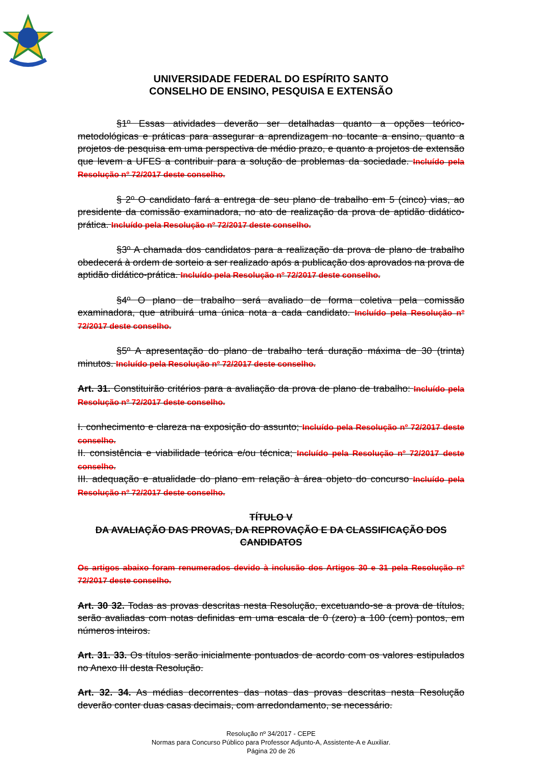UNIVERSIDADE FEDERAL DO ESPÍRITO SANTO
CONSELHO DE ENSINO, PESQUISA E EXTENSÃO
§1º Essas atividades deverão ser detalhadas quanto a opções teórico-metodológicas e práticas para assegurar a aprendizagem no tocante a ensino, quanto a projetos de pesquisa em uma perspectiva de médio prazo, e quanto a projetos de extensão que levem a UFES a contribuir para a solução de problemas da sociedade. Incluído pela Resolução nº 72/2017 deste conselho.
§ 2º O candidato fará a entrega de seu plano de trabalho em 5 (cinco) vias, ao presidente da comissão examinadora, no ato de realização da prova de aptidão didático-prática. Incluído pela Resolução nº 72/2017 deste conselho.
§3º A chamada dos candidatos para a realização da prova de plano de trabalho obedecerá à ordem de sorteio a ser realizado após a publicação dos aprovados na prova de aptidão didático-prática. Incluído pela Resolução nº 72/2017 deste conselho.
§4º O plano de trabalho será avaliado de forma coletiva pela comissão examinadora, que atribuirá uma única nota a cada candidato. Incluído pela Resolução nº 72/2017 deste conselho.
§5º A apresentação do plano de trabalho terá duração máxima de 30 (trinta) minutos. Incluído pela Resolução nº 72/2017 deste conselho.
Art. 31. Constituirão critérios para a avaliação da prova de plano de trabalho: Incluído pela Resolução nº 72/2017 deste conselho.
I. conhecimento e clareza na exposição do assunto; Incluído pela Resolução nº 72/2017 deste conselho.
II. consistência e viabilidade teórica e/ou técnica; Incluído pela Resolução nº 72/2017 deste conselho.
III. adequação e atualidade do plano em relação à área objeto do concurso Incluído pela Resolução nº 72/2017 deste conselho.
TÍTULO V
DA AVALIAÇÃO DAS PROVAS, DA REPROVAÇÃO E DA CLASSIFICAÇÃO DOS CANDIDATOS
Os artigos abaixo foram renumerados devido à inclusão dos Artigos 30 e 31 pela Resolução nº 72/2017 deste conselho.
Art. 30 32. Todas as provas descritas nesta Resolução, excetuando-se a prova de títulos, serão avaliadas com notas definidas em uma escala de 0 (zero) a 100 (cem) pontos, em números inteiros.
Art. 31. 33. Os títulos serão inicialmente pontuados de acordo com os valores estipulados no Anexo III desta Resolução.
Art. 32. 34. As médias decorrentes das notas das provas descritas nesta Resolução deverão conter duas casas decimais, com arredondamento, se necessário.
Resolução nº 34/2017 - CEPE
Normas para Concurso Público para Professor Adjunto-A, Assistente-A e Auxiliar.
Página 20 de 26